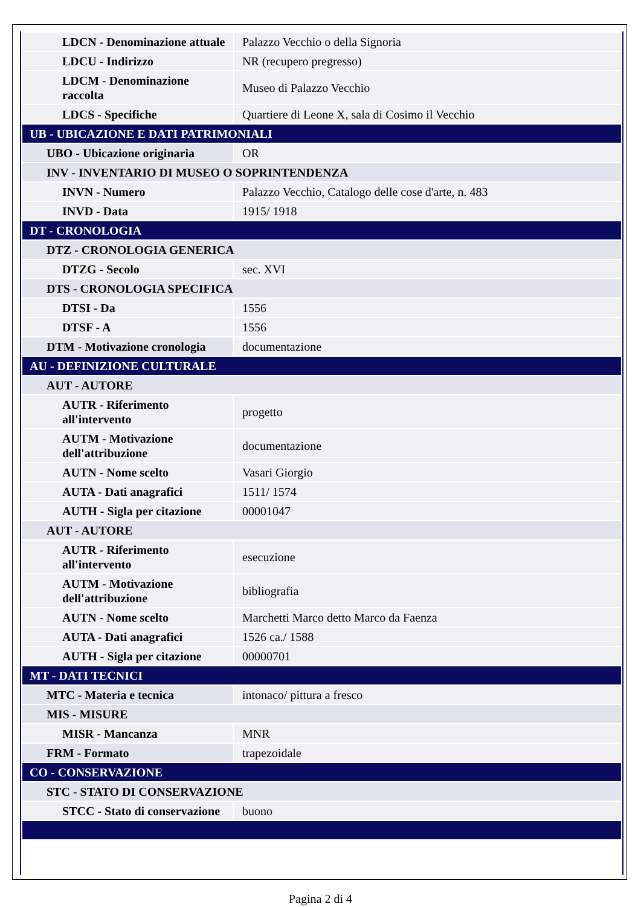| LDCN - Denominazione attuale | Palazzo Vecchio o della Signoria |
| LDCU - Indirizzo | NR (recupero pregresso) |
| LDCM - Denominazione raccolta | Museo di Palazzo Vecchio |
| LDCS - Specifiche | Quartiere di Leone X, sala di Cosimo il Vecchio |
| UB - UBICAZIONE E DATI PATRIMONIALI | |
| UBO - Ubicazione originaria | OR |
| INV - INVENTARIO DI MUSEO O SOPRINTENDENZA | |
| INVN - Numero | Palazzo Vecchio, Catalogo delle cose d'arte, n. 483 |
| INVD - Data | 1915/ 1918 |
| DT - CRONOLOGIA | |
| DTZ - CRONOLOGIA GENERICA | |
| DTZG - Secolo | sec. XVI |
| DTS - CRONOLOGIA SPECIFICA | |
| DTSI - Da | 1556 |
| DTSF - A | 1556 |
| DTM - Motivazione cronologia | documentazione |
| AU - DEFINIZIONE CULTURALE | |
| AUT - AUTORE | |
| AUTR - Riferimento all'intervento | progetto |
| AUTM - Motivazione dell'attribuzione | documentazione |
| AUTN - Nome scelto | Vasari Giorgio |
| AUTA - Dati anagrafici | 1511/ 1574 |
| AUTH - Sigla per citazione | 00001047 |
| AUT - AUTORE | |
| AUTR - Riferimento all'intervento | esecuzione |
| AUTM - Motivazione dell'attribuzione | bibliografia |
| AUTN - Nome scelto | Marchetti Marco detto Marco da Faenza |
| AUTA - Dati anagrafici | 1526 ca./ 1588 |
| AUTH - Sigla per citazione | 00000701 |
| MT - DATI TECNICI | |
| MTC - Materia e tecnica | intonaco/ pittura a fresco |
| MIS - MISURE | |
| MISR - Mancanza | MNR |
| FRM - Formato | trapezoidale |
| CO - CONSERVAZIONE | |
| STC - STATO DI CONSERVAZIONE | |
| STCC - Stato di conservazione | buono |
Pagina 2 di 4